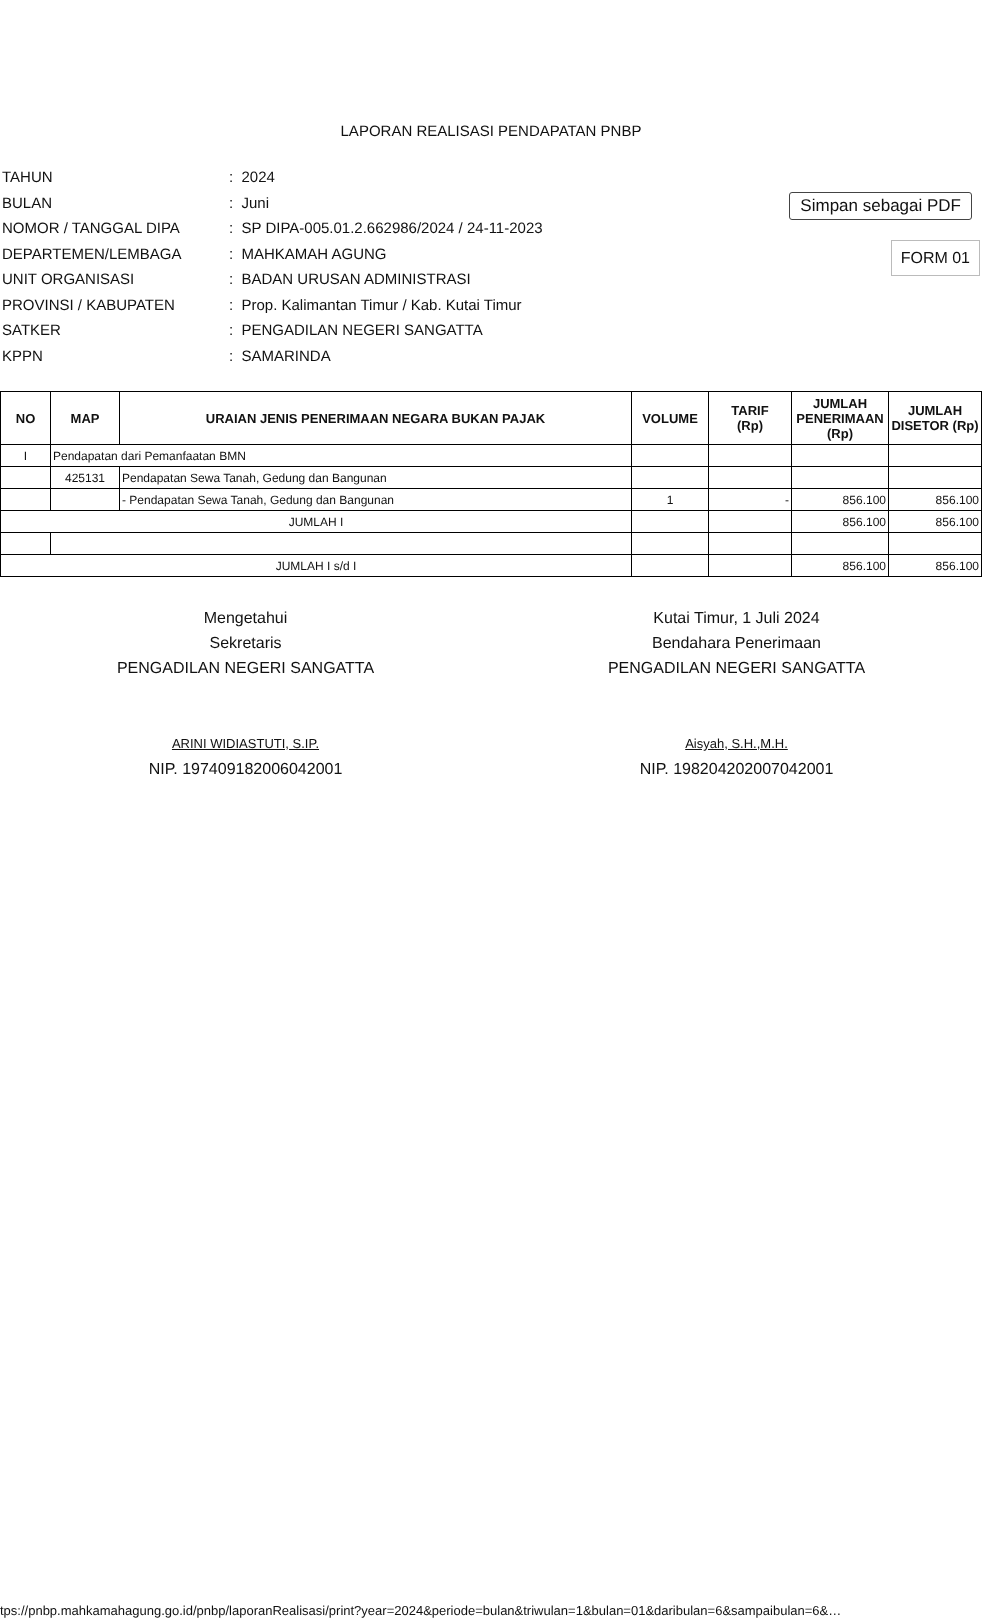Simpan sebagai PDF
LAPORAN REALISASI PENDAPATAN PNBP
FORM 01
| TAHUN | : 2024 |
| BULAN | : Juni |
| NOMOR / TANGGAL DIPA | : SP DIPA-005.01.2.662986/2024 / 24-11-2023 |
| DEPARTEMEN/LEMBAGA | : MAHKAMAH AGUNG |
| UNIT ORGANISASI | : BADAN URUSAN ADMINISTRASI |
| PROVINSI / KABUPATEN | : Prop. Kalimantan Timur / Kab. Kutai Timur |
| SATKER | : PENGADILAN NEGERI SANGATTA |
| KPPN | : SAMARINDA |
| NO | MAP | URAIAN JENIS PENERIMAAN NEGARA BUKAN PAJAK | VOLUME | TARIF (Rp) | JUMLAH PENERIMAAN (Rp) | JUMLAH DISETOR (Rp) |
| --- | --- | --- | --- | --- | --- | --- |
| I | Pendapatan dari Pemanfaatan BMN | | | | | |
| | 425131 | Pendapatan Sewa Tanah, Gedung dan Bangunan | | | | |
| | | - Pendapatan Sewa Tanah, Gedung dan Bangunan | 1 | - | 856.100 | 856.100 |
| JUMLAH I | | | | | 856.100 | 856.100 |
| JUMLAH I s/d I | | | | | 856.100 | 856.100 |
Mengetahui
Sekretaris
PENGADILAN NEGERI SANGATTA
ARINI WIDIASTUTI, S.IP.
NIP. 197409182006042001
Kutai Timur, 1 Juli 2024
Bendahara Penerimaan
PENGADILAN NEGERI SANGATTA
Aisyah, S.H.,M.H.
NIP. 198204202007042001
tps://pnbp.mahkamahagung.go.id/pnbp/laporanRealisasi/print?year=2024&periode=bulan&triwulan=1&bulan=01&daribulan=6&sampaibulan=6&…